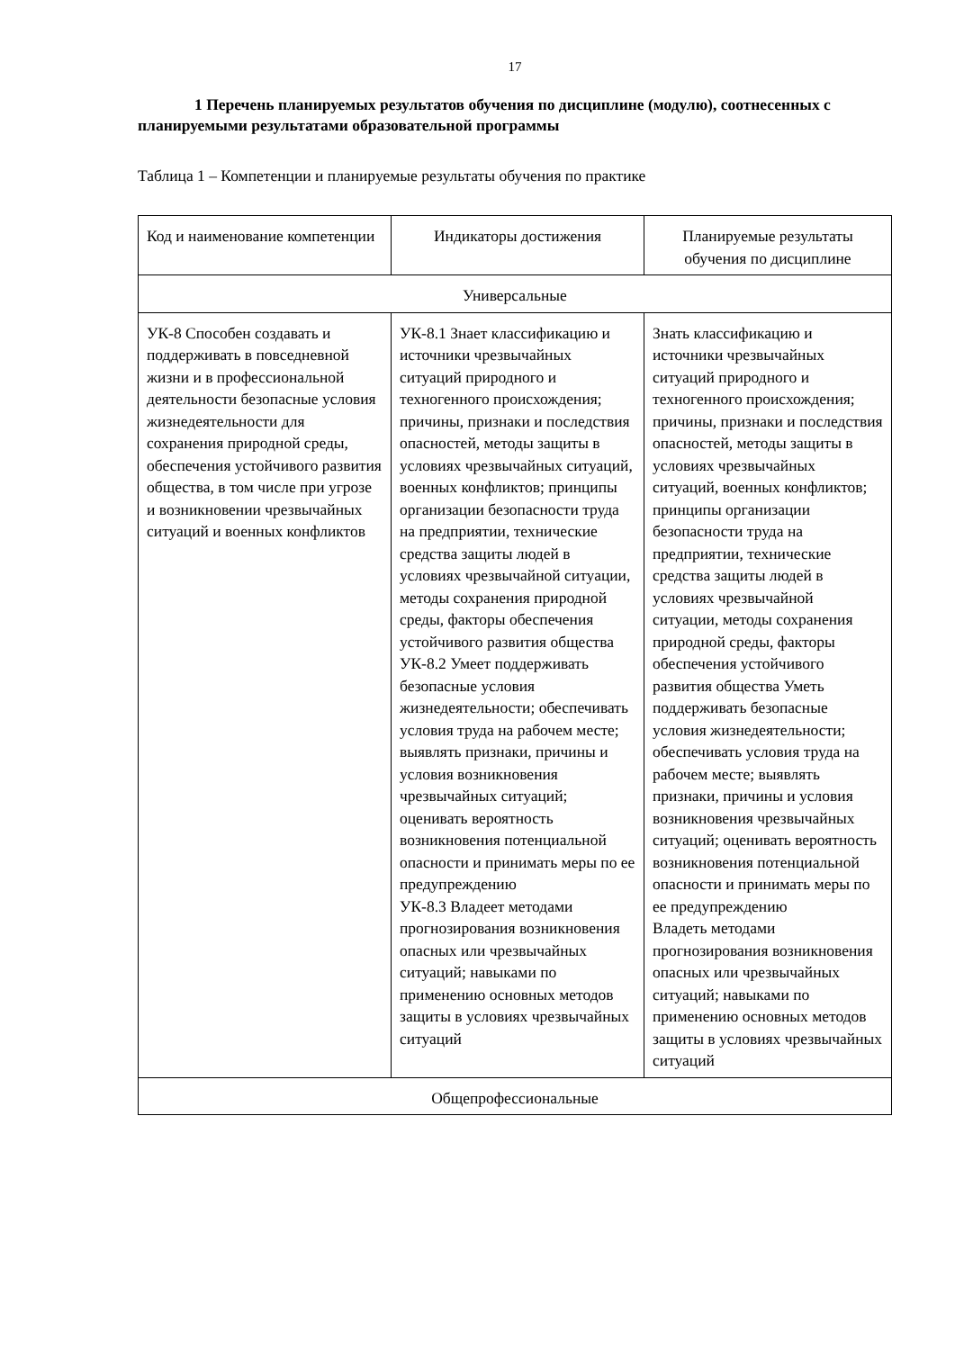17
1 Перечень планируемых результатов обучения по дисциплине (модулю), соотнесенных с планируемыми результатами образовательной программы
Таблица 1 – Компетенции и планируемые результаты обучения по практике
| Код и наименование компетенции | Индикаторы достижения | Планируемые результаты обучения по дисциплине |
| --- | --- | --- |
| Универсальные | | |
| УК-8 Способен создавать и поддерживать в повседневной жизни и в профессиональной деятельности безопасные условия жизнедеятельности для сохранения природной среды, обеспечения устойчивого развития общества, в том числе при угрозе и возникновении чрезвычайных ситуаций и военных конфликтов | УК-8.1 Знает классификацию и источники чрезвычайных ситуаций природного и техногенного происхождения; причины, признаки и последствия опасностей, методы защиты в условиях чрезвычайных ситуаций, военных конфликтов; принципы организации безопасности труда на предприятии, технические средства защиты людей в условиях чрезвычайной ситуации, методы сохранения природной среды, факторы обеспечения устойчивого развития общества УК-8.2 Умеет поддерживать безопасные условия жизнедеятельности; обеспечивать условия труда на рабочем месте; выявлять признаки, причины и условия возникновения чрезвычайных ситуаций; оценивать вероятность возникновения потенциальной опасности и принимать меры по ее предупреждению УК-8.3 Владеет методами прогнозирования возникновения опасных или чрезвычайных ситуаций; навыками по применению основных методов защиты в условиях чрезвычайных ситуаций | Знать классификацию и источники чрезвычайных ситуаций природного и техногенного происхождения; причины, признаки и последствия опасностей, методы защиты в условиях чрезвычайных ситуаций, военных конфликтов; принципы организации безопасности труда на предприятии, технические средства защиты людей в условиях чрезвычайной ситуации, методы сохранения природной среды, факторы обеспечения устойчивого развития общества Уметь поддерживать безопасные условия жизнедеятельности; обеспечивать условия труда на рабочем месте; выявлять признаки, причины и условия возникновения чрезвычайных ситуаций; оценивать вероятность возникновения потенциальной опасности и принимать меры по ее предупреждению Владеть методами прогнозирования возникновения опасных или чрезвычайных ситуаций; навыками по применению основных методов защиты в условиях чрезвычайных ситуаций |
| Общепрофессиональные | | |